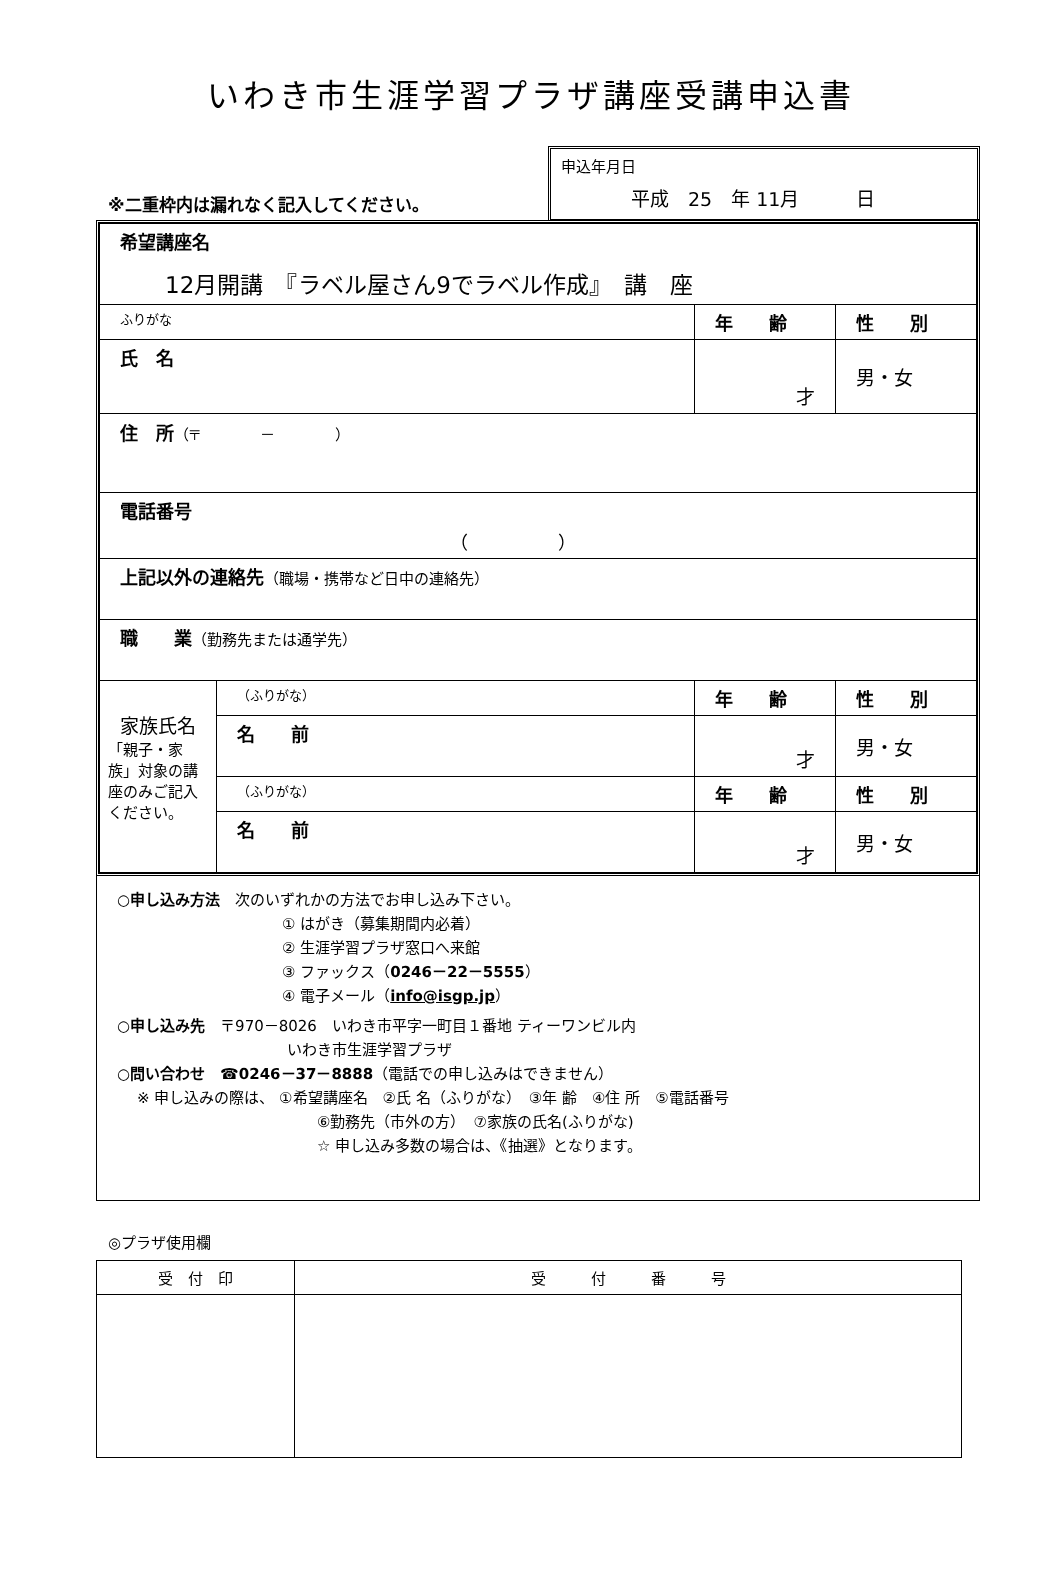いわき市生涯学習プラザ講座受講申込書
※二重枠内は漏れなく記入してください。
申込年月日
平成　25　年 11月　　　日
| 希望講座名 12月開講 『ラベル屋さん9でラベル作成』 講 座 | | | |
| ふりがな | | 年 齢 | 性 別 |
| 氏 名 | | 才 | 男・女 |
| 住 所 （〒 － ） | | | |
| 電話番号 （ ） | | | |
| 上記以外の連絡先 （職場・携帯など日中の連絡先） | | | |
| 職 業 （勤務先または通学先） | | | |
| 家族氏名 「親子・家族」対象の講座のみご記入ください。 | （ふりがな） | 年 齢 | 性 別 |
| | 名 前 | 才 | 男・女 |
| | （ふりがな） | 年 齢 | 性 別 |
| | 名 前 | 才 | 男・女 |
○申し込み方法　次のいずれかの方法でお申し込み下さい。
① はがき（募集期間内必着）
② 生涯学習プラザ窓口へ来館
③ ファックス（0246－22－5555）
④ 電子メール（info@isgp.jp）
○申し込み先　〒970－8026　いわき市平字一町目１番地 ティーワンビル内
いわき市生涯学習プラザ
○問い合わせ　☎0246－37－8888（電話での申し込みはできません）
※ 申し込みの際は、 ①希望講座名　②氏 名（ふりがな）　③年 齢　④住 所　⑤電話番号
⑥勤務先（市外の方）　⑦家族の氏名(ふりがな)
☆ 申し込み多数の場合は、《抽選》となります。
◎プラザ使用欄
| 受 付 印 | 受 付 番 号 |